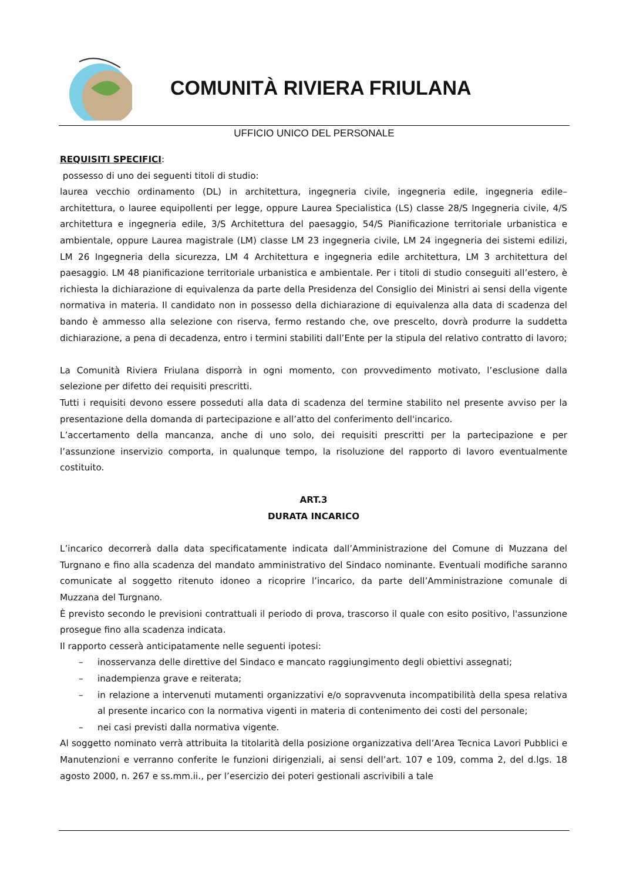COMUNITÀ RIVIERA FRIULANA
UFFICIO UNICO DEL PERSONALE
REQUISITI SPECIFICI:
possesso di uno dei seguenti titoli di studio:
laurea vecchio ordinamento (DL) in architettura, ingegneria civile, ingegneria edile, ingegneria edile–architettura, o lauree equipollenti per legge, oppure Laurea Specialistica (LS) classe 28/S Ingegneria civile, 4/S architettura e ingegneria edile, 3/S Architettura del paesaggio, 54/S Pianificazione territoriale urbanistica e ambientale, oppure Laurea magistrale (LM) classe LM 23 ingegneria civile, LM 24 ingegneria dei sistemi edilizi, LM 26 Ingegneria della sicurezza, LM 4 Architettura e ingegneria edile architettura, LM 3 architettura del paesaggio. LM 48 pianificazione territoriale urbanistica e ambientale. Per i titoli di studio conseguiti all’estero, è richiesta la dichiarazione di equivalenza da parte della Presidenza del Consiglio dei Ministri ai sensi della vigente normativa in materia. Il candidato non in possesso della dichiarazione di equivalenza alla data di scadenza del bando è ammesso alla selezione con riserva, fermo restando che, ove prescelto, dovrà produrre la suddetta dichiarazione, a pena di decadenza, entro i termini stabiliti dall’Ente per la stipula del relativo contratto di lavoro;
La Comunità Riviera Friulana disporrà in ogni momento, con provvedimento motivato, l’esclusione dalla selezione per difetto dei requisiti prescritti.
Tutti i requisiti devono essere posseduti alla data di scadenza del termine stabilito nel presente avviso per la presentazione della domanda di partecipazione e all’atto del conferimento dell'incarico.
L’accertamento della mancanza, anche di uno solo, dei requisiti prescritti per la partecipazione e per l’assunzione inservizio comporta, in qualunque tempo, la risoluzione del rapporto di lavoro eventualmente costituito.
ART.3
DURATA INCARICO
L’incarico decorrerà dalla data specificatamente indicata dall’Amministrazione del Comune di Muzzana del Turgnano e fino alla scadenza del mandato amministrativo del Sindaco nominante. Eventuali modifiche saranno comunicate al soggetto ritenuto idoneo a ricoprire l’incarico, da parte dell’Amministrazione comunale di Muzzana del Turgnano.
È previsto secondo le previsioni contrattuali il periodo di prova, trascorso il quale con esito positivo, l'assunzione prosegue fino alla scadenza indicata.
Il rapporto cesserà anticipatamente nelle seguenti ipotesi:
– inosservanza delle direttive del Sindaco e mancato raggiungimento degli obiettivi assegnati;
– inadempienza grave e reiterata;
– in relazione a intervenuti mutamenti organizzativi e/o sopravvenuta incompatibilità della spesa relativa al presente incarico con la normativa vigenti in materia di contenimento dei costi del personale;
– nei casi previsti dalla normativa vigente.
Al soggetto nominato verrà attribuita la titolarità della posizione organizzativa dell’Area Tecnica Lavori Pubblici e Manutenzioni e verranno conferite le funzioni dirigenziali, ai sensi dell’art. 107 e 109, comma 2, del d.lgs. 18 agosto 2000, n. 267 e ss.mm.ii., per l’esercizio dei poteri gestionali ascrivibili a tale